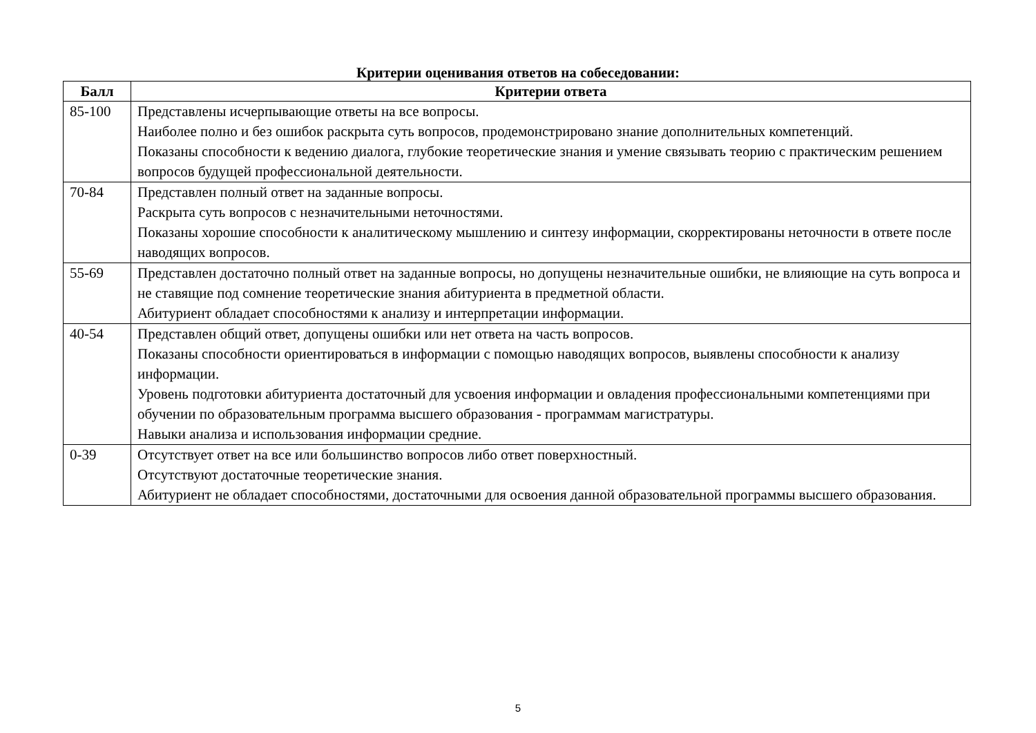Критерии оценивания ответов на собеседовании:
| Балл | Критерии ответа |
| --- | --- |
| 85-100 | Представлены исчерпывающие ответы на все вопросы. Наиболее полно и без ошибок раскрыта суть вопросов, продемонстрировано знание дополнительных компетенций. Показаны способности к ведению диалога, глубокие теоретические знания и умение связывать теорию с практическим решением вопросов будущей профессиональной деятельности. |
| 70-84 | Представлен полный ответ на заданные вопросы. Раскрыта суть вопросов с незначительными неточностями. Показаны хорошие способности к аналитическому мышлению и синтезу информации, скорректированы неточности в ответе после наводящих вопросов. |
| 55-69 | Представлен достаточно полный ответ на заданные вопросы, но допущены незначительные ошибки, не влияющие на суть вопроса и не ставящие под сомнение теоретические знания абитуриента в предметной области. Абитуриент обладает способностями к анализу и интерпретации информации. |
| 40-54 | Представлен общий ответ, допущены ошибки или нет ответа на часть вопросов. Показаны способности ориентироваться в информации с помощью наводящих вопросов, выявлены способности к анализу информации. Уровень подготовки абитуриента достаточный для усвоения информации и овладения профессиональными компетенциями при обучении по образовательным программа высшего образования - программам магистратуры. Навыки анализа и использования информации средние. |
| 0-39 | Отсутствует ответ на все или большинство вопросов либо ответ поверхностный. Отсутствуют достаточные теоретические знания. Абитуриент не обладает способностями, достаточными для освоения данной образовательной программы высшего образования. |
5